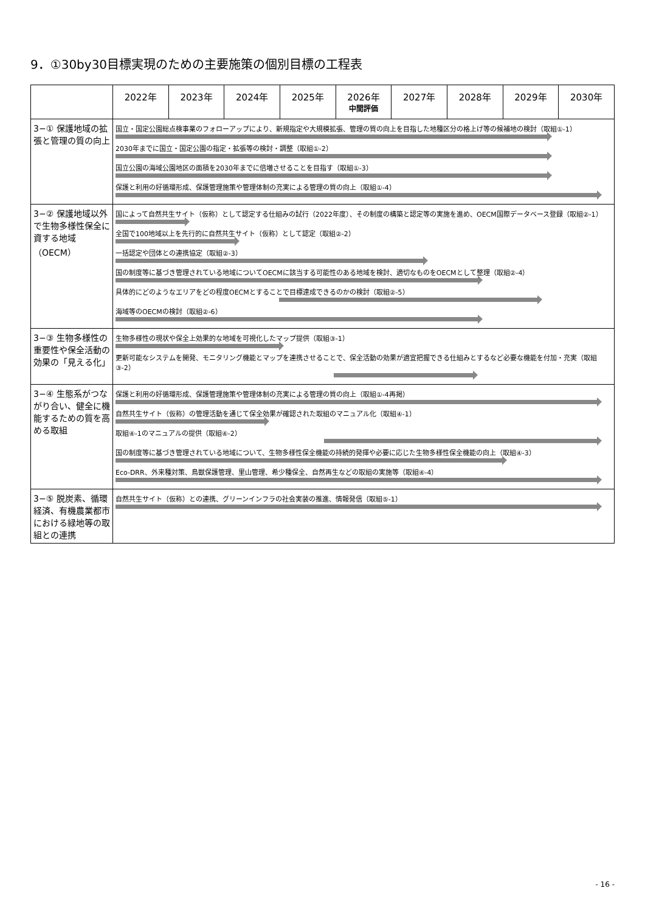9．①30by30目標実現のための主要施策の個別目標の工程表
| | 2022年 | 2023年 | 2024年 | 2025年 | 2026年 中間評価 | 2027年 | 2028年 | 2029年 | 2030年 |
| --- | --- | --- | --- | --- | --- | --- | --- | --- | --- |
| 3−① 保護地域の拡張と管理の質の向上 | 国立・国定公園総点検事業のフォローアップにより、新規指定や大規模拡張、管理の質の向上を目指した地種区分の格上げ等の候補地の検討（取組①-1） 2030年までに国立・国定公園の指定・拡張等の検討・調整（取組①-2） 国立公園の海域公園地区の面積を2030年までに倍増させることを目指す（取組①-3） 保護と利用の好循環形成、保護管理施策や管理体制の充実による管理の質の向上（取組①-4） | | | | | | | | |
| 3−② 保護地域以外で生物多様性保全に資する地域（OECM） | 国によって自然共生サイト（仮称）として認定する仕組みの試行（2022年度）、その制度の構築と認定等の実施を進め、OECM国際データベース登録（取組②-1） 全国で100地域以上を先行的に自然共生サイト（仮称）として認定（取組②-2） 一括認定や団体との連携協定（取組②-3） 国の制度等に基づき管理されている地域についてOECMに該当する可能性のある地域を検討、適切なものをOECMとして整理（取組②-4） 具体的にどのようなエリアをどの程度OECMとすることで目標達成できるのかの検討（取組②-5） 海域等のOECMの検討（取組②-6） | | | | | | | | |
| 3−③ 生物多様性の重要性や保全活動の効果の「見える化」 | 生物多様性の現状や保全上効果的な地域を可視化したマップ提供（取組③-1） 更新可能なシステムを開発、モニタリング機能とマップを連携させることで、保全活動の効果が適宜把握できる仕組みとするなど必要な機能を付加・充実（取組③-2） | | | | | | | | |
| 3−④ 生態系がつながり合い、健全に機能するための質を高める取組 | 保護と利用の好循環形成、保護管理施策や管理体制の充実による管理の質の向上（取組①-4再掲） 自然共生サイト（仮称）の管理活動を通じて保全効果が確認された取組のマニュアル化（取組④-1） 取組④-1のマニュアルの提供（取組④-2） 国の制度等に基づき管理されている地域について、生物多様性保全機能の持続的発揮や必要に応じた生物多様性保全機能の向上（取組④-3） Eco-DRR、外来種対策、鳥獣保護管理、里山管理、希少種保全、自然再生などの取組の実施等（取組④-4） | | | | | | | | |
| 3−⑤ 脱炭素、循環経済、有機農業都市における緑地等の取組との連携 | 自然共生サイト（仮称）との連携、グリーンインフラの社会実装の推進、情報発信（取組⑤-1） | | | | | | | | |
- 16 -